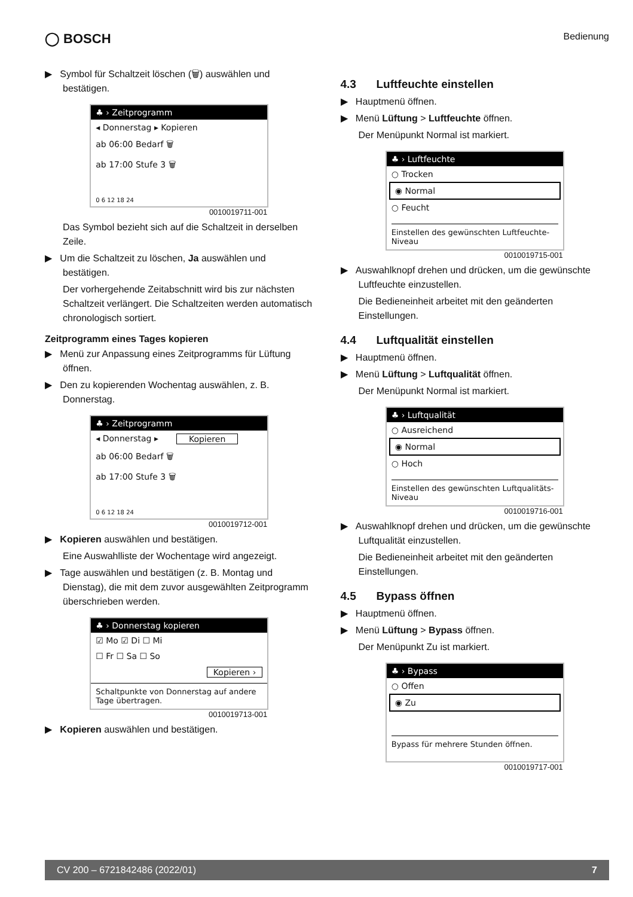◯ BOSCH
Bedienung
▶ Symbol für Schaltzeit löschen (🗑) auswählen und bestätigen.
♣ › Zeitprogramm
◂ Donnerstag ▸ Kopieren
ab 06:00 Bedarf 🗑
ab 17:00 Stufe 3 🗑
0 6 12 18 24
0010019711-001
Das Symbol bezieht sich auf die Schaltzeit in derselben Zeile.
▶ Um die Schaltzeit zu löschen, Ja auswählen und bestätigen.
Der vorhergehende Zeitabschnitt wird bis zur nächsten Schaltzeit verlängert. Die Schaltzeiten werden automatisch chronologisch sortiert.
Zeitprogramm eines Tages kopieren
▶ Menü zur Anpassung eines Zeitprogramms für Lüftung öffnen.
▶ Den zu kopierenden Wochentag auswählen, z. B. Donnerstag.
♣ › Zeitprogramm
◂ Donnerstag ▸ Kopieren
ab 06:00 Bedarf 🗑
ab 17:00 Stufe 3 🗑
0 6 12 18 24
0010019712-001
▶ Kopieren auswählen und bestätigen.
Eine Auswahlliste der Wochentage wird angezeigt.
▶ Tage auswählen und bestätigen (z. B. Montag und Dienstag), die mit dem zuvor ausgewählten Zeitprogramm überschrieben werden.
♣ › Donnerstag kopieren
☑ Mo ☑ Di ☐ Mi
☐ Fr ☐ Sa ☐ So
Kopieren ›
Schaltpunkte von Donnerstag auf andere Tage übertragen.
0010019713-001
▶ Kopieren auswählen und bestätigen.
4.3 Luftfeuchte einstellen
▶ Hauptmenü öffnen.
▶ Menü Lüftung > Luftfeuchte öffnen.
Der Menüpunkt Normal ist markiert.
♣ › Luftfeuchte
○ Trocken
◉ Normal
○ Feucht
Einstellen des gewünschten Luftfeuchte-Niveau
0010019715-001
▶ Auswahlknopf drehen und drücken, um die gewünschte Luftfeuchte einzustellen.
Die Bedieneinheit arbeitet mit den geänderten Einstellungen.
4.4 Luftqualität einstellen
▶ Hauptmenü öffnen.
▶ Menü Lüftung > Luftqualität öffnen.
Der Menüpunkt Normal ist markiert.
♣ › Luftqualität
○ Ausreichend
◉ Normal
○ Hoch
Einstellen des gewünschten Luftqualitäts-Niveau
0010019716-001
▶ Auswahlknopf drehen und drücken, um die gewünschte Luftqualität einzustellen.
Die Bedieneinheit arbeitet mit den geänderten Einstellungen.
4.5 Bypass öffnen
▶ Hauptmenü öffnen.
▶ Menü Lüftung > Bypass öffnen.
Der Menüpunkt Zu ist markiert.
♣ › Bypass
○ Offen
◉ Zu
Bypass für mehrere Stunden öffnen.
0010019717-001
CV 200 – 6721842486 (2022/01) 7